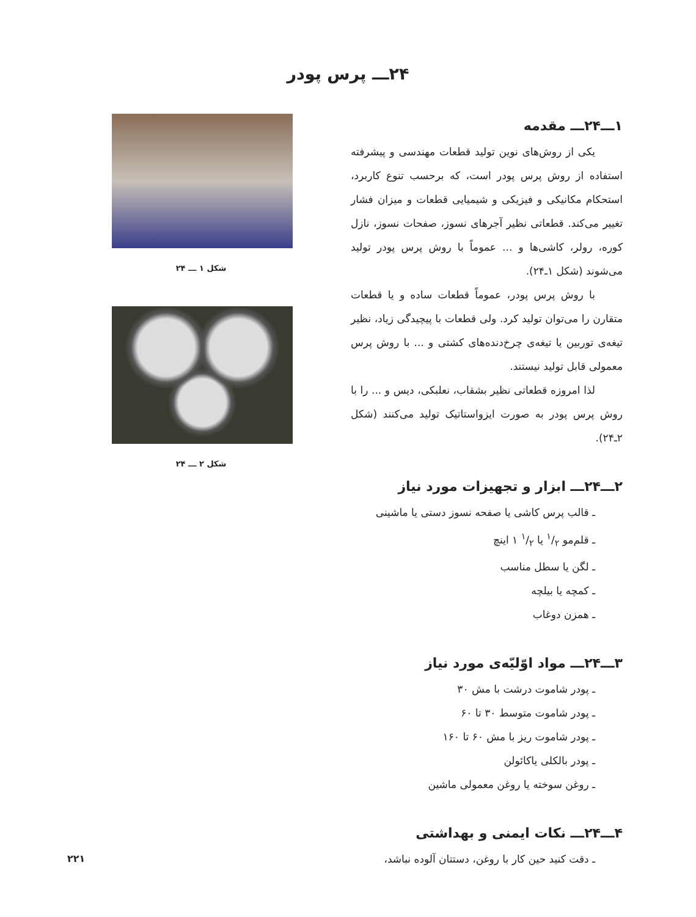۲۴ـــ پرس پودر
۱ـــ۲۴ـــ مقدمه
یکی از روش‌های نوین تولید قطعات مهندسی و پیشرفته استفاده از روش پرس پودر است، که برحسب تنوع کاربرد، استحکام مکانیکی و فیزیکی و شیمیایی قطعات و میزان فشار تغییر می‌کند. قطعاتی نظیر آجرهای نسوز، صفحات نسوز، نازل کوره، رولر، کاشی‌ها و ... عموماً با روش پرس پودر تولید می‌شوند (شکل ۱ـ۲۴).
با روش پرس پودر، عموماً قطعات ساده و یا قطعات متقارن را می‌توان تولید کرد. ولی قطعات با پیچیدگی زیاد، نظیر تیغه‌ی توربین یا تیغه‌ی چرخ‌دنده‌های کشتی و ... با روش پرس معمولی قابل تولید نیستند.
لذا امروزه قطعاتی نظیر بشقاب، نعلبکی، دیس و ... را با روش پرس پودر به صورت ایزواستاتیک تولید می‌کنند (شکل ۲ـ۲۴).
۲ـــ۲۴ـــ ابزار و تجهیزات مورد نیاز
ـ قالب پرس کاشی یا صفحه نسوز دستی یا ماشینی
ـ قلم‌مو ۱/۲ یا ۱/۲ ۱ اینچ
ـ لگن یا سطل مناسب
ـ کمچه یا بیلچه
ـ همزن دوغاب
۳ـــ۲۴ـــ مواد اوّلیّه‌ی مورد نیاز
ـ پودر شاموت درشت با مش ۳۰
ـ پودر شاموت متوسط ۳۰ تا ۶۰
ـ پودر شاموت ریز با مش ۶۰ تا ۱۶۰
ـ پودر بالکلی یاکائولن
ـ روغن سوخته یا روغن معمولی ماشین
۴ـــ۲۴ـــ نکات ایمنی و بهداشتی
ـ دقت کنید حین کار با روغن، دستتان آلوده نباشد،
شکل ۱ ـــ ۲۴
شکل ۲ ـــ ۲۴
۲۲۱